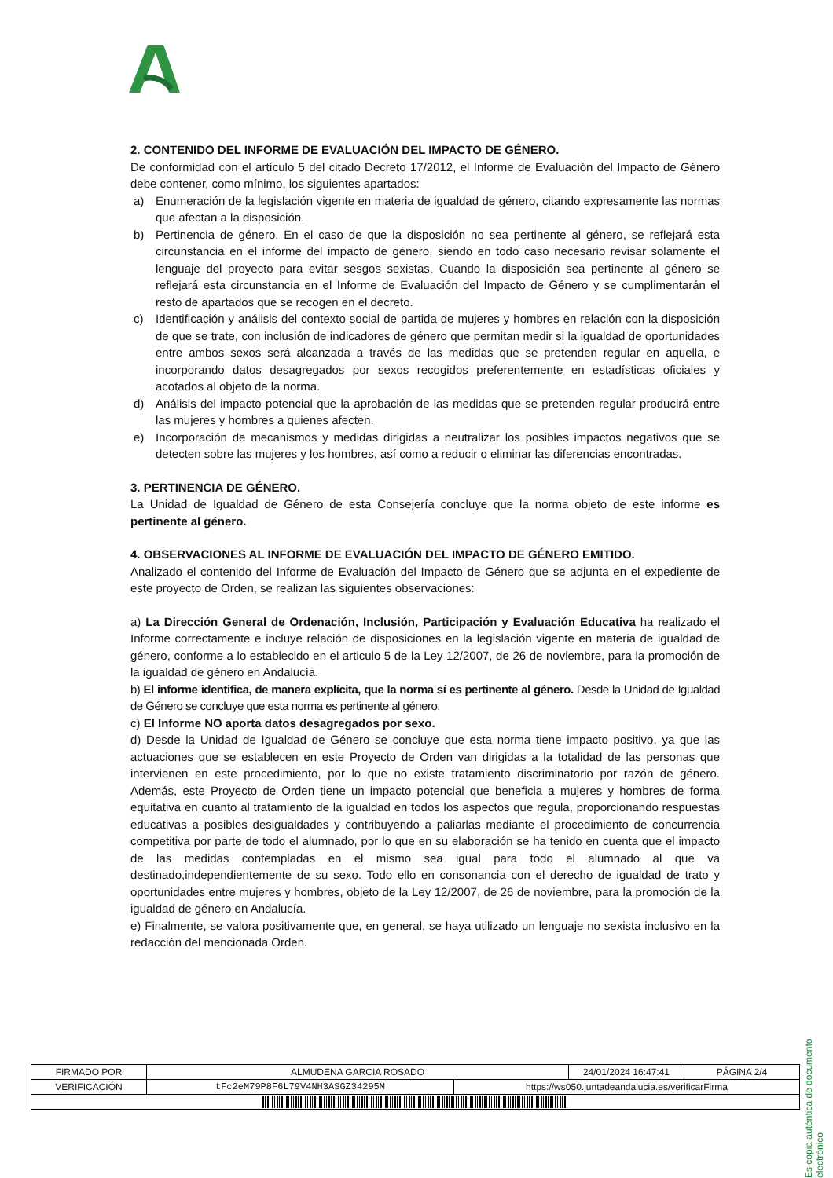2. CONTENIDO DEL INFORME DE EVALUACIÓN DEL IMPACTO DE GÉNERO.
De conformidad con el artículo 5 del citado Decreto 17/2012, el Informe de Evaluación del Impacto de Género debe contener, como mínimo, los siguientes apartados:
a) Enumeración de la legislación vigente en materia de igualdad de género, citando expresamente las normas que afectan a la disposición.
b) Pertinencia de género. En el caso de que la disposición no sea pertinente al género, se reflejará esta circunstancia en el informe del impacto de género, siendo en todo caso necesario revisar solamente el lenguaje del proyecto para evitar sesgos sexistas. Cuando la disposición sea pertinente al género se reflejará esta circunstancia en el Informe de Evaluación del Impacto de Género y se cumplimentarán el resto de apartados que se recogen en el decreto.
c) Identificación y análisis del contexto social de partida de mujeres y hombres en relación con la disposición de que se trate, con inclusión de indicadores de género que permitan medir si la igualdad de oportunidades entre ambos sexos será alcanzada a través de las medidas que se pretenden regular en aquella, e incorporando datos desagregados por sexos recogidos preferentemente en estadísticas oficiales y acotados al objeto de la norma.
d) Análisis del impacto potencial que la aprobación de las medidas que se pretenden regular producirá entre las mujeres y hombres a quienes afecten.
e) Incorporación de mecanismos y medidas dirigidas a neutralizar los posibles impactos negativos que se detecten sobre las mujeres y los hombres, así como a reducir o eliminar las diferencias encontradas.
3. PERTINENCIA DE GÉNERO.
La Unidad de Igualdad de Género de esta Consejería concluye que la norma objeto de este informe es pertinente al género.
4. OBSERVACIONES AL INFORME DE EVALUACIÓN DEL IMPACTO DE GÉNERO EMITIDO.
Analizado el contenido del Informe de Evaluación del Impacto de Género que se adjunta en el expediente de este proyecto de Orden, se realizan las siguientes observaciones:
a) La Dirección General de Ordenación, Inclusión, Participación y Evaluación Educativa ha realizado el Informe correctamente e incluye relación de disposiciones en la legislación vigente en materia de igualdad de género, conforme a lo establecido en el articulo 5 de la Ley 12/2007, de 26 de noviembre, para la promoción de la igualdad de género en Andalucía.
b) El informe identifica, de manera explícita, que la norma sí es pertinente al género. Desde la Unidad de Igualdad de Género se concluye que esta norma es pertinente al género.
c) El Informe NO aporta datos desagregados por sexo.
d) Desde la Unidad de Igualdad de Género se concluye que esta norma tiene impacto positivo, ya que las actuaciones que se establecen en este Proyecto de Orden van dirigidas a la totalidad de las personas que intervienen en este procedimiento, por lo que no existe tratamiento discriminatorio por razón de género. Además, este Proyecto de Orden tiene un impacto potencial que beneficia a mujeres y hombres de forma equitativa en cuanto al tratamiento de la igualdad en todos los aspectos que regula, proporcionando respuestas educativas a posibles desigualdades y contribuyendo a paliarlas mediante el procedimiento de concurrencia competitiva por parte de todo el alumnado, por lo que en su elaboración se ha tenido en cuenta que el impacto de las medidas contempladas en el mismo sea igual para todo el alumnado al que va destinado,independientemente de su sexo. Todo ello en consonancia con el derecho de igualdad de trato y oportunidades entre mujeres y hombres, objeto de la Ley 12/2007, de 26 de noviembre, para la promoción de la igualdad de género en Andalucía.
e) Finalmente, se valora positivamente que, en general, se haya utilizado un lenguaje no sexista inclusivo en la redacción del mencionada Orden.
Es copia auténtica de documento electrónico
| FIRMADO POR | ALMUDENA GARCIA ROSADO | | 24/01/2024 16:47:41 | PÁGINA 2/4 |
| VERIFICACIÓN | tFc2eM79P8F6L79V4NH3ASGZ34295M | https://ws050.juntadeandalucia.es/verificarFirma | | |